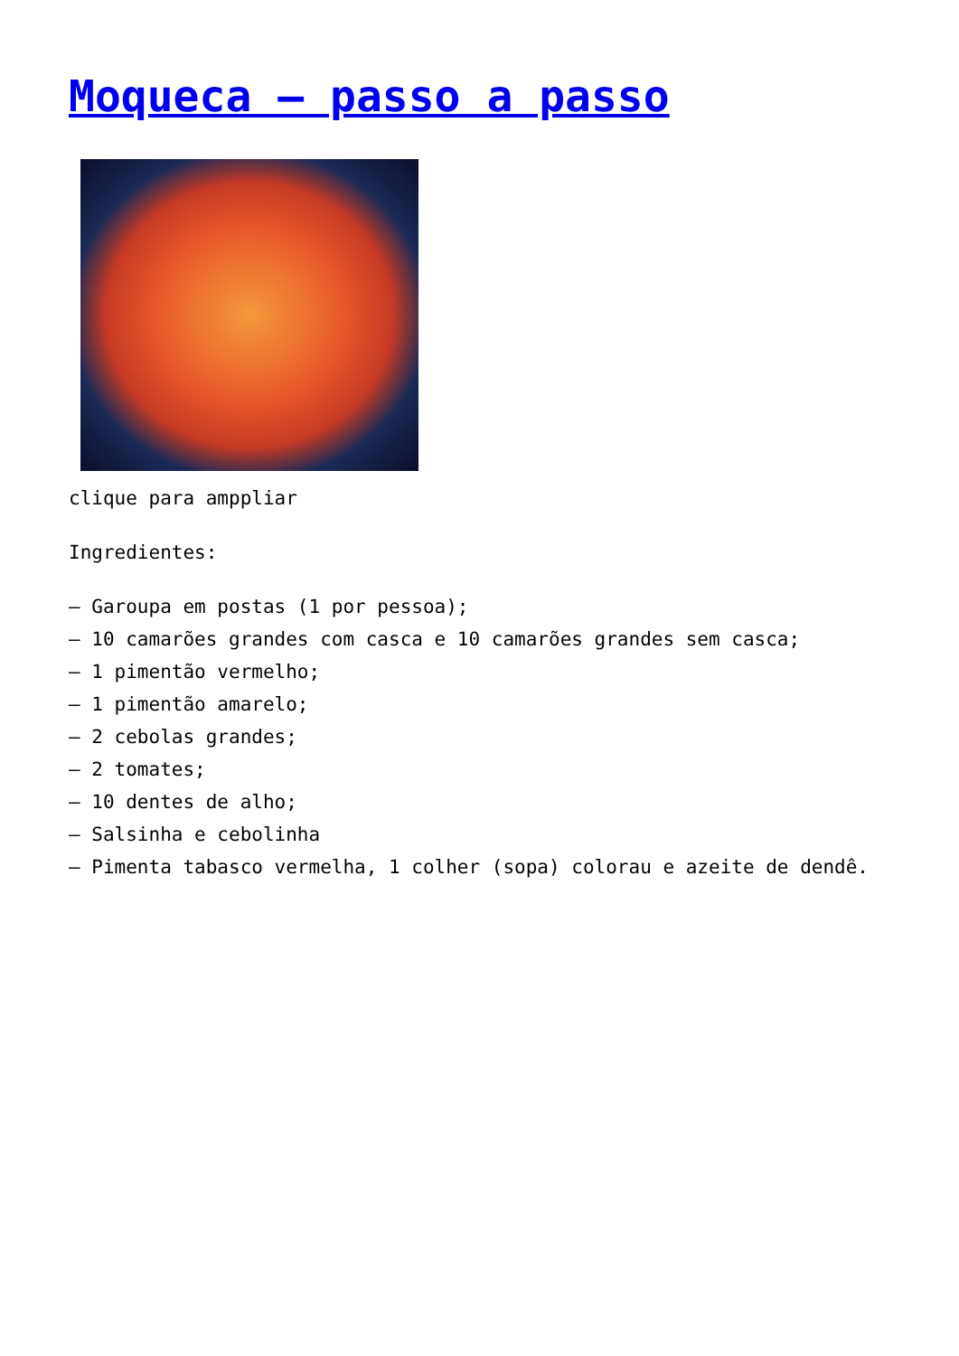Moqueca – passo a passo
clique para amppliar
Ingredientes:
– Garoupa em postas (1 por pessoa);
– 10 camarões grandes com casca e 10 camarões grandes sem casca;
– 1 pimentão vermelho;
– 1 pimentão amarelo;
– 2 cebolas grandes;
– 2 tomates;
– 10 dentes de alho;
– Salsinha e cebolinha
– Pimenta tabasco vermelha, 1 colher (sopa) colorau e azeite de dendê.